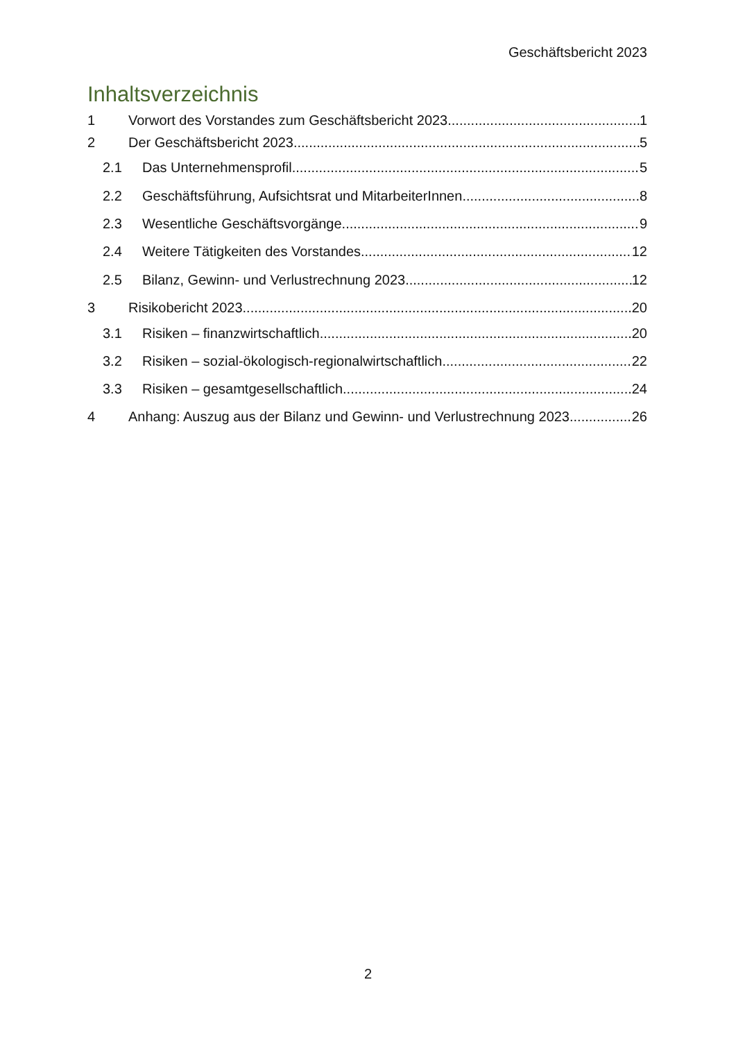Geschäftsbericht 2023
Inhaltsverzeichnis
1 Vorwort des Vorstandes zum Geschäftsbericht 2023 1
2 Der Geschäftsbericht 2023 5
2.1 Das Unternehmensprofil 5
2.2 Geschäftsführung, Aufsichtsrat und MitarbeiterInnen 8
2.3 Wesentliche Geschäftsvorgänge 9
2.4 Weitere Tätigkeiten des Vorstandes 12
2.5 Bilanz, Gewinn- und Verlustrechnung 2023 12
3 Risikobericht 2023 20
3.1 Risiken – finanzwirtschaftlich 20
3.2 Risiken – sozial-ökologisch-regionalwirtschaftlich 22
3.3 Risiken – gesamtgesellschaftlich 24
4 Anhang: Auszug aus der Bilanz und Gewinn- und Verlustrechnung 2023 26
2